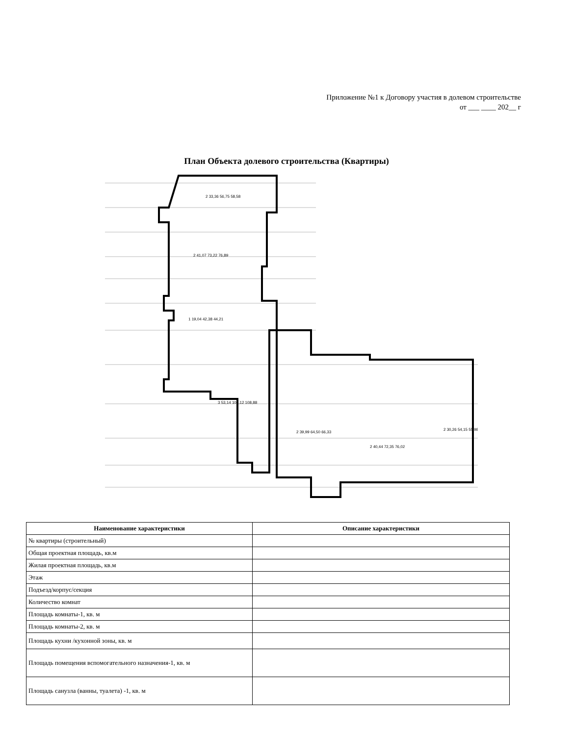Приложение №1 к Договору участия в долевом строительстве
от ___ ____ 202__ г
План Объекта долевого строительства (Квартиры)
2 33,36 56,75 58,58
2 41,07 73,22 76,89
1 19,04 42,38 44,21
3 53,14 103,12 108,88
2 39,99 64,50 66,33
2 40,44 72,35 76,02
2 30,26 54,15 55,98
| Наименование характеристики | Описание характеристики |
| --- | --- |
| № квартиры (строительный) | |
| Общая проектная площадь, кв.м | |
| Жилая проектная площадь, кв.м | |
| Этаж | |
| Подъезд/корпус/секция | |
| Количество комнат | |
| Площадь комнаты-1, кв. м | |
| Площадь комнаты-2, кв. м | |
| Площадь кухни /кухонной зоны, кв. м | |
| Площадь помещения вспомогательного назначения-1, кв. м | |
| Площадь санузла (ванны, туалета) -1, кв. м | |